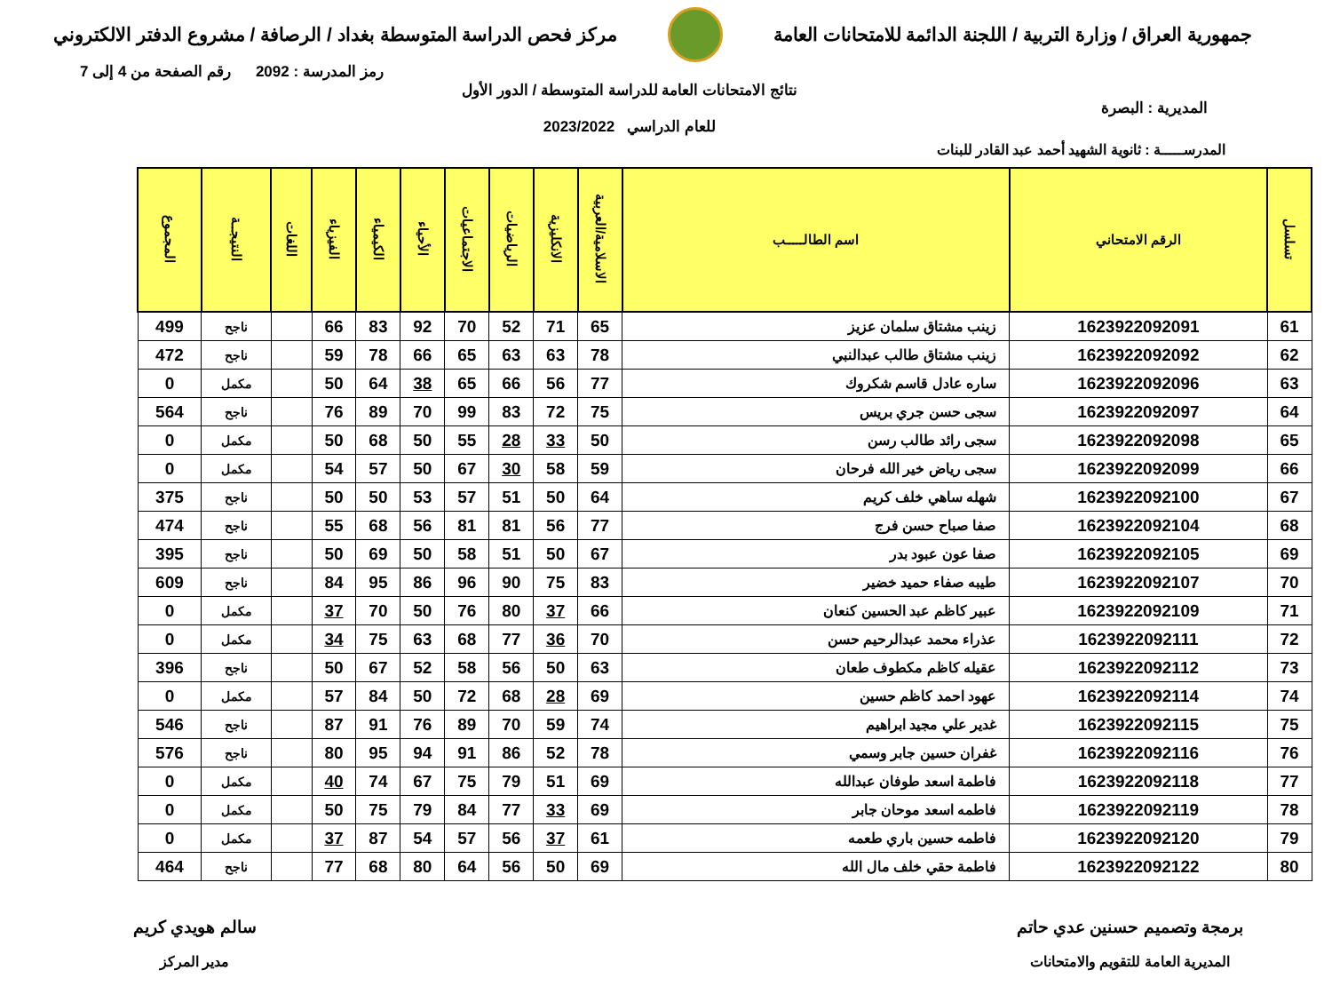جمهورية العراق / وزارة التربية / اللجنة الدائمة للامتحانات العامة
مركز فحص الدراسة المتوسطة بغداد / الرصافة / مشروع الدفتر الالكتروني
رمز المدرسة : 2092 رقم الصفحة من 4 إلى 7
المديرية : البصرة
نتائج الامتحانات العامة للدراسة المتوسطة / الدور الأول
للعام الدراسي 2023/2022
المدرســـــة : ثانوية الشهيد أحمد عبد القادر للبنات
| تسلسل | الرقم الامتحاني | اسم الطالـــــب | الاسلامية/العربية | الانكليزية | الرياضيات | الاجتماعيات | الأحياء | الكيمياء | الفيزياء | اللغات | النتيجــة | المجموع |
| --- | --- | --- | --- | --- | --- | --- | --- | --- | --- | --- | --- | --- |
| 61 | 1623922092091 | زينب مشتاق سلمان عزيز | 65 | 71 | 52 | 70 | 92 | 83 | 66 | | ناجح | 499 |
| 62 | 1623922092092 | زينب مشتاق طالب عبدالنبي | 78 | 63 | 63 | 65 | 66 | 78 | 59 | | ناجح | 472 |
| 63 | 1623922092096 | ساره عادل قاسم شكروك | 77 | 56 | 66 | 65 | 38 | 64 | 50 | | مكمل | 0 |
| 64 | 1623922092097 | سجى حسن جري بريس | 75 | 72 | 83 | 99 | 70 | 89 | 76 | | ناجح | 564 |
| 65 | 1623922092098 | سجى رائد طالب رسن | 50 | 33 | 28 | 55 | 50 | 68 | 50 | | مكمل | 0 |
| 66 | 1623922092099 | سجى رياض خير الله فرحان | 59 | 58 | 30 | 67 | 50 | 57 | 54 | | مكمل | 0 |
| 67 | 1623922092100 | شهله ساهي خلف كريم | 64 | 50 | 51 | 57 | 53 | 50 | 50 | | ناجح | 375 |
| 68 | 1623922092104 | صفا صباح حسن فرج | 77 | 56 | 81 | 81 | 56 | 68 | 55 | | ناجح | 474 |
| 69 | 1623922092105 | صفا عون عبود بدر | 67 | 50 | 51 | 58 | 50 | 69 | 50 | | ناجح | 395 |
| 70 | 1623922092107 | طيبه صفاء حميد خضير | 83 | 75 | 90 | 96 | 86 | 95 | 84 | | ناجح | 609 |
| 71 | 1623922092109 | عبير كاظم عبد الحسين كنعان | 66 | 37 | 80 | 76 | 50 | 70 | 37 | | مكمل | 0 |
| 72 | 1623922092111 | عذراء محمد عبدالرحيم حسن | 70 | 36 | 77 | 68 | 63 | 75 | 34 | | مكمل | 0 |
| 73 | 1623922092112 | عقيله كاظم مكطوف طعان | 63 | 50 | 56 | 58 | 52 | 67 | 50 | | ناجح | 396 |
| 74 | 1623922092114 | عهود احمد كاظم حسين | 69 | 28 | 68 | 72 | 50 | 84 | 57 | | مكمل | 0 |
| 75 | 1623922092115 | غدير علي مجيد ابراهيم | 74 | 59 | 70 | 89 | 76 | 91 | 87 | | ناجح | 546 |
| 76 | 1623922092116 | غفران حسين جابر وسمي | 78 | 52 | 86 | 91 | 94 | 95 | 80 | | ناجح | 576 |
| 77 | 1623922092118 | فاطمة اسعد طوفان عبدالله | 69 | 51 | 79 | 75 | 67 | 74 | 40 | | مكمل | 0 |
| 78 | 1623922092119 | فاطمه اسعد موحان جابر | 69 | 33 | 77 | 84 | 79 | 75 | 50 | | مكمل | 0 |
| 79 | 1623922092120 | فاطمه حسين باري طعمه | 61 | 37 | 56 | 57 | 54 | 87 | 37 | | مكمل | 0 |
| 80 | 1623922092122 | فاطمة حقي خلف مال الله | 69 | 50 | 56 | 64 | 80 | 68 | 77 | | ناجح | 464 |
برمجة وتصميم حسنين عدي حاتم
المديرية العامة للتقويم والامتحانات
سالم هويدي كريم
مدير المركز